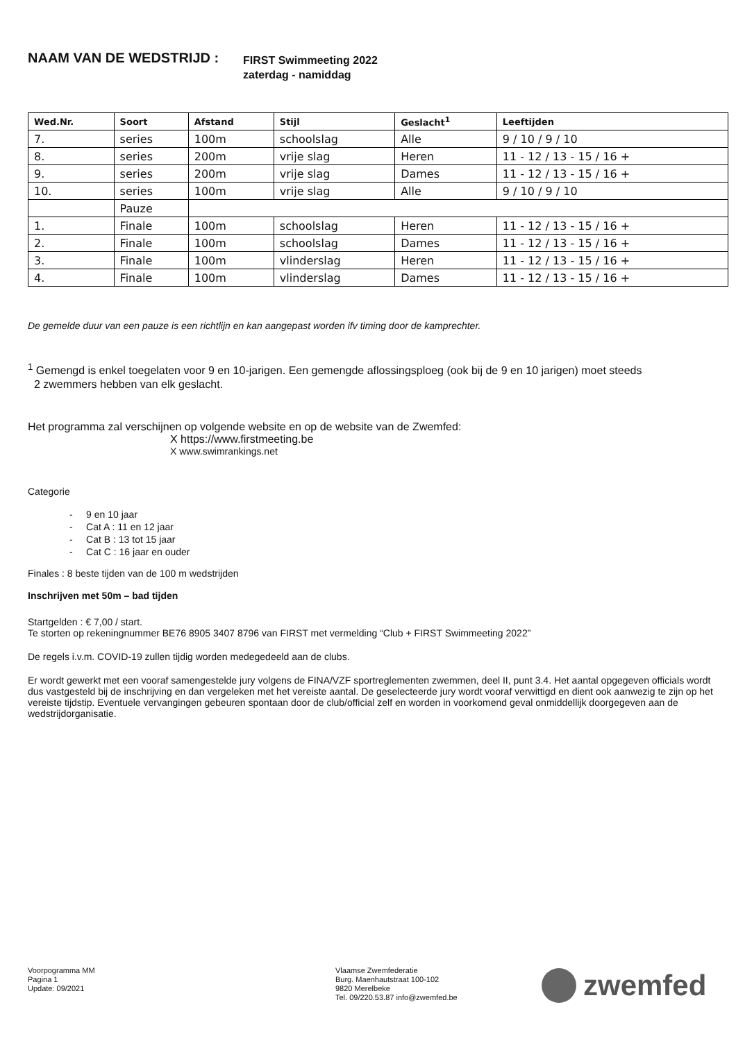NAAM VAN DE WEDSTRIJD :
FIRST Swimmeeting 2022
zaterdag - namiddag
| Wed.Nr. | Soort | Afstand | Stijl | Geslacht<sup>1</sup> | Leeftijden |
| --- | --- | --- | --- | --- | --- |
| 7. | series | 100m | schoolslag | Alle | 9 / 10 / 9 / 10 |
| 8. | series | 200m | vrije slag | Heren | 11 - 12 / 13 - 15 / 16 + |
| 9. | series | 200m | vrije slag | Dames | 11 - 12 / 13 - 15 / 16 + |
| 10. | series | 100m | vrije slag | Alle | 9 / 10 / 9 / 10 |
| | Pauze | | | | |
| 1. | Finale | 100m | schoolslag | Heren | 11 - 12 / 13 - 15 / 16 + |
| 2. | Finale | 100m | schoolslag | Dames | 11 - 12 / 13 - 15 / 16 + |
| 3. | Finale | 100m | vlinderslag | Heren | 11 - 12 / 13 - 15 / 16 + |
| 4. | Finale | 100m | vlinderslag | Dames | 11 - 12 / 13 - 15 / 16 + |
De gemelde duur van een pauze is een richtlijn en kan aangepast worden ifv timing door de kamprechter.
<sup>1</sup> Gemengd is enkel toegelaten voor 9 en 10-jarigen. Een gemengde aflossingsploeg (ook bij de 9 en 10 jarigen) moet steeds
2 zwemmers hebben van elk geslacht.
Het programma zal verschijnen op volgende website en op de website van de Zwemfed:
X https://www.firstmeeting.be
X www.swimrankings.net
Categorie
- 9 en 10 jaar
- Cat A : 11 en 12 jaar
- Cat B : 13 tot 15 jaar
- Cat C : 16 jaar en ouder
Finales : 8 beste tijden van de 100 m wedstrijden
Inschrijven met 50m – bad tijden
Startgelden : € 7,00 / start.
Te storten op rekeningnummer BE76 8905 3407 8796 van FIRST met vermelding “Club + FIRST Swimmeeting 2022”
De regels i.v.m. COVID-19 zullen tijdig worden medegedeeld aan de clubs.
Er wordt gewerkt met een vooraf samengestelde jury volgens de FINA/VZF sportreglementen zwemmen, deel II, punt 3.4. Het aantal opgegeven officials wordt dus vastgesteld bij de inschrijving en dan vergeleken met het vereiste aantal. De geselecteerde jury wordt vooraf verwittigd en dient ook aanwezig te zijn op het vereiste tijdstip. Eventuele vervangingen gebeuren spontaan door de club/official zelf en worden in voorkomend geval onmiddellijk doorgegeven aan de wedstrijdorganisatie.
Voorpogramma MM
Pagina 1
Update: 09/2021
Vlaamse Zwemfederatie
Burg. Maenhautstraat 100-102
9820 Merelbeke
Tel. 09/220.53.87 info@zwemfed.be
zwemfed